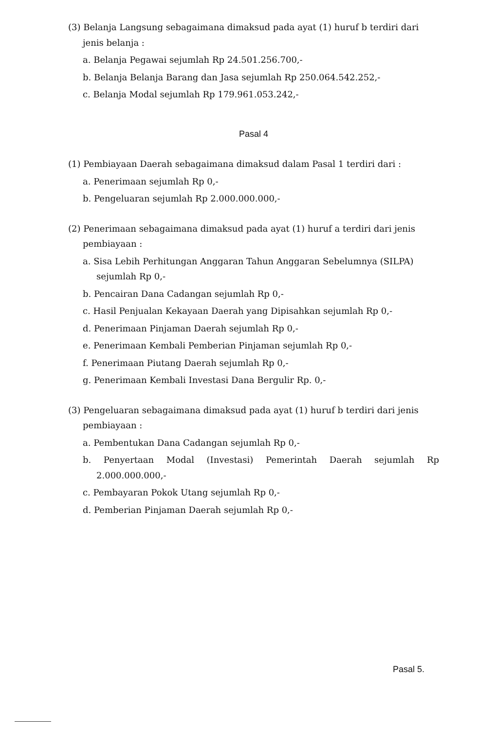(3) Belanja Langsung sebagaimana dimaksud pada ayat (1) huruf b terdiri dari jenis belanja :
a. Belanja Pegawai sejumlah Rp 24.501.256.700,-
b. Belanja Belanja Barang dan Jasa sejumlah Rp 250.064.542.252,-
c. Belanja Modal sejumlah Rp 179.961.053.242,-
Pasal 4
(1) Pembiayaan Daerah sebagaimana dimaksud dalam Pasal 1 terdiri dari :
a. Penerimaan sejumlah Rp 0,-
b. Pengeluaran sejumlah Rp 2.000.000.000,-
(2) Penerimaan sebagaimana dimaksud pada ayat (1) huruf a terdiri dari jenis pembiayaan :
a. Sisa Lebih Perhitungan Anggaran Tahun Anggaran Sebelumnya (SILPA) sejumlah Rp 0,-
b. Pencairan Dana Cadangan sejumlah Rp 0,-
c. Hasil Penjualan Kekayaan Daerah yang Dipisahkan sejumlah Rp 0,-
d. Penerimaan Pinjaman Daerah sejumlah Rp 0,-
e. Penerimaan Kembali Pemberian Pinjaman sejumlah Rp 0,-
f. Penerimaan Piutang Daerah sejumlah Rp 0,-
g. Penerimaan Kembali Investasi Dana Bergulir Rp. 0,-
(3) Pengeluaran sebagaimana dimaksud pada ayat (1) huruf b terdiri dari jenis pembiayaan :
a. Pembentukan Dana Cadangan sejumlah Rp 0,-
b. Penyertaan Modal (Investasi) Pemerintah Daerah sejumlah Rp 2.000.000.000,-
c. Pembayaran Pokok Utang sejumlah Rp 0,-
d. Pemberian Pinjaman Daerah sejumlah Rp 0,-
Pasal 5.